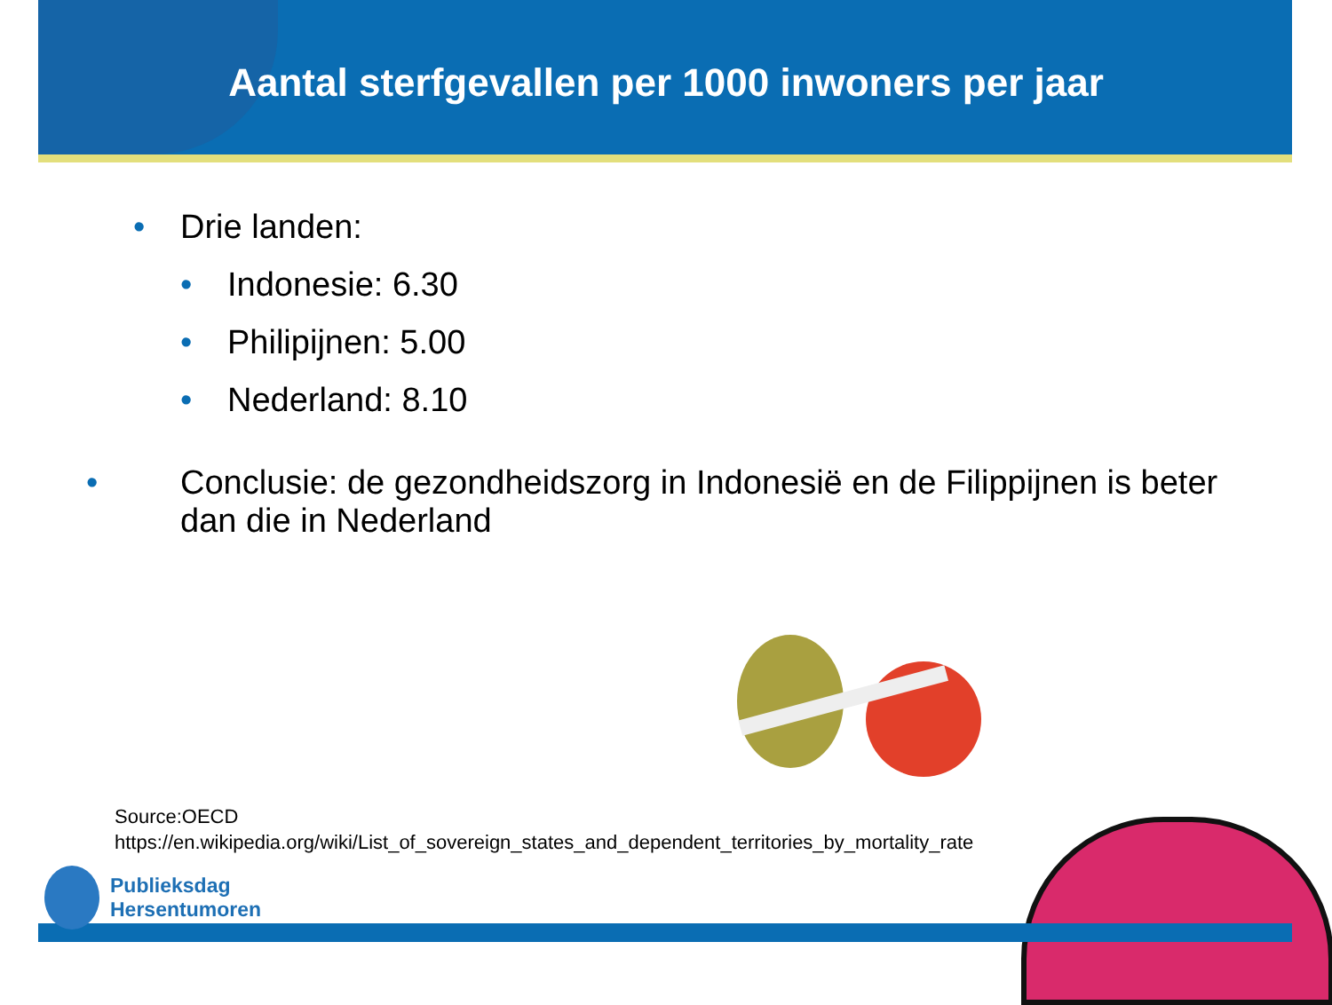Aantal sterfgevallen per 1000 inwoners per jaar
• Drie landen:
• Indonesie: 6.30
• Philipijnen: 5.00
• Nederland: 8.10
• Conclusie: de gezondheidszorg in Indonesië en de Filippijnen is beter dan die in Nederland
Source:OECD
https://en.wikipedia.org/wiki/List_of_sovereign_states_and_dependent_territories_by_mortality_rate
Publieksdag
Hersentumoren